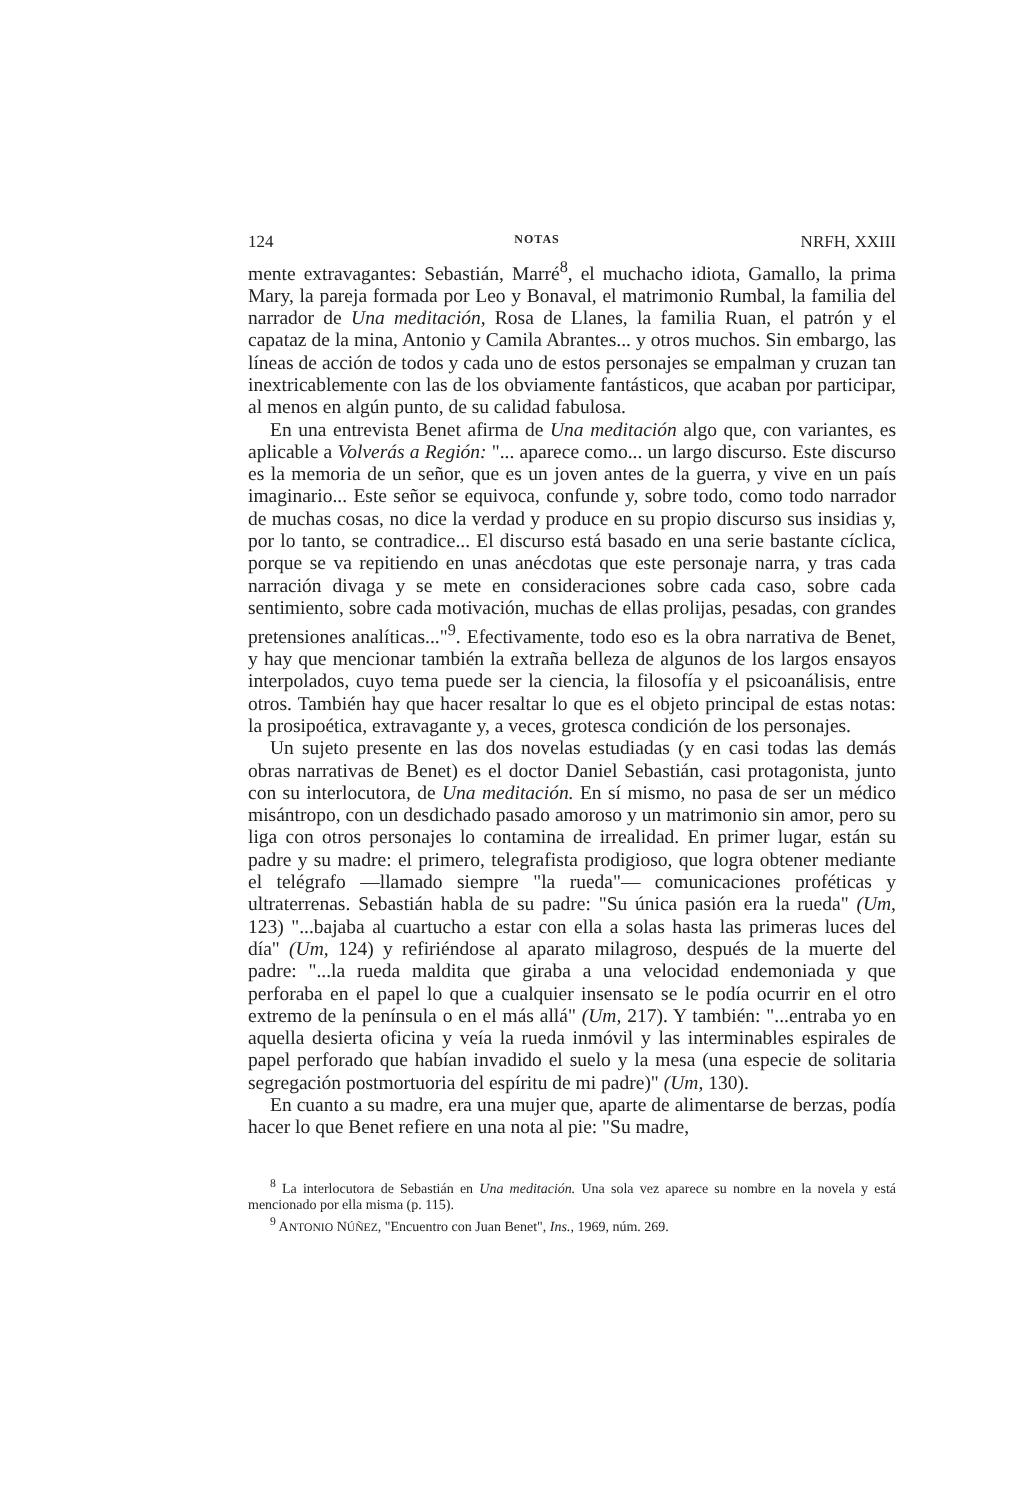124 NOTAS NRFH, XXIII
mente extravagantes: Sebastián, Marré<sup>8</sup>, el muchacho idiota, Gamallo, la prima Mary, la pareja formada por Leo y Bonaval, el matrimonio Rumbal, la familia del narrador de Una meditación, Rosa de Llanes, la familia Ruan, el patrón y el capataz de la mina, Antonio y Camila Abrantes... y otros muchos. Sin embargo, las líneas de acción de todos y cada uno de estos personajes se empalman y cruzan tan inextricablemente con las de los obviamente fantásticos, que acaban por participar, al menos en algún punto, de su calidad fabulosa.
En una entrevista Benet afirma de Una meditación algo que, con variantes, es aplicable a Volverás a Región: "... aparece como... un largo discurso. Este discurso es la memoria de un señor, que es un joven antes de la guerra, y vive en un país imaginario... Este señor se equivoca, confunde y, sobre todo, como todo narrador de muchas cosas, no dice la verdad y produce en su propio discurso sus insidias y, por lo tanto, se contradice... El discurso está basado en una serie bastante cíclica, porque se va repitiendo en unas anécdotas que este personaje narra, y tras cada narración divaga y se mete en consideraciones sobre cada caso, sobre cada sentimiento, sobre cada motivación, muchas de ellas prolijas, pesadas, con grandes pretensiones analíticas..."<sup>9</sup>. Efectivamente, todo eso es la obra narrativa de Benet, y hay que mencionar también la extraña belleza de algunos de los largos ensayos interpolados, cuyo tema puede ser la ciencia, la filosofía y el psicoanálisis, entre otros. También hay que hacer resaltar lo que es el objeto principal de estas notas: la prosipoética, extravagante y, a veces, grotesca condición de los personajes.
Un sujeto presente en las dos novelas estudiadas (y en casi todas las demás obras narrativas de Benet) es el doctor Daniel Sebastián, casi protagonista, junto con su interlocutora, de Una meditación. En sí mismo, no pasa de ser un médico misántropo, con un desdichado pasado amoroso y un matrimonio sin amor, pero su liga con otros personajes lo contamina de irrealidad. En primer lugar, están su padre y su madre: el primero, telegrafista prodigioso, que logra obtener mediante el telégrafo —llamado siempre "la rueda"— comunicaciones proféticas y ultraterrenas. Sebastián habla de su padre: "Su única pasión era la rueda" (Um, 123) "...bajaba al cuartucho a estar con ella a solas hasta las primeras luces del día" (Um, 124) y refiriéndose al aparato milagroso, después de la muerte del padre: "...la rueda maldita que giraba a una velocidad endemoniada y que perforaba en el papel lo que a cualquier insensato se le podía ocurrir en el otro extremo de la península o en el más allá" (Um, 217). Y también: "...entraba yo en aquella desierta oficina y veía la rueda inmóvil y las interminables espirales de papel perforado que habían invadido el suelo y la mesa (una especie de solitaria segregación postmortuoria del espíritu de mi padre)" (Um, 130).
En cuanto a su madre, era una mujer que, aparte de alimentarse de berzas, podía hacer lo que Benet refiere en una nota al pie: "Su madre,
<sup>8</sup> La interlocutora de Sebastián en Una meditación. Una sola vez aparece su nombre en la novela y está mencionado por ella misma (p. 115).
<sup>9</sup> ANTONIO NÚÑEZ, "Encuentro con Juan Benet", Ins., 1969, núm. 269.